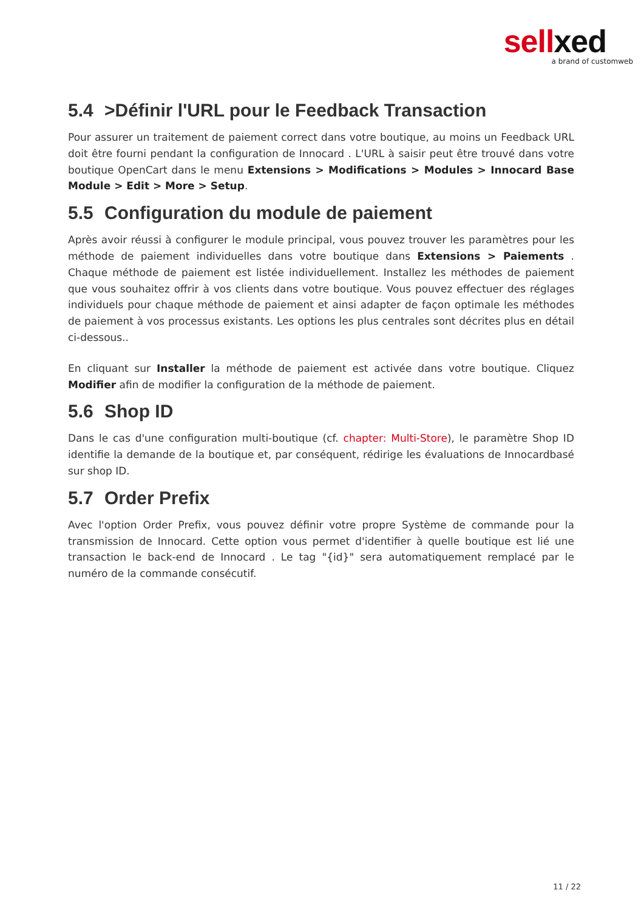sellxed
a brand of customweb
5.4 >Définir l'URL pour le Feedback Transaction
Pour assurer un traitement de paiement correct dans votre boutique, au moins un Feedback URL doit être fourni pendant la configuration de Innocard . L'URL à saisir peut être trouvé dans votre boutique OpenCart dans le menu Extensions > Modifications > Modules > Innocard Base Module > Edit > More > Setup.
5.5 Configuration du module de paiement
Après avoir réussi à configurer le module principal, vous pouvez trouver les paramètres pour les méthode de paiement individuelles dans votre boutique dans Extensions > Paiements . Chaque méthode de paiement est listée individuellement. Installez les méthodes de paiement que vous souhaitez offrir à vos clients dans votre boutique. Vous pouvez effectuer des réglages individuels pour chaque méthode de paiement et ainsi adapter de façon optimale les méthodes de paiement à vos processus existants. Les options les plus centrales sont décrites plus en détail ci-dessous..
En cliquant sur Installer la méthode de paiement est activée dans votre boutique. Cliquez Modifier afin de modifier la configuration de la méthode de paiement.
5.6 Shop ID
Dans le cas d'une configuration multi-boutique (cf. chapter: Multi-Store), le paramètre Shop ID identifie la demande de la boutique et, par conséquent, rédirige les évaluations de Innocardbasé sur shop ID.
5.7 Order Prefix
Avec l'option Order Prefix, vous pouvez définir votre propre Système de commande pour la transmission de Innocard. Cette option vous permet d'identifier à quelle boutique est lié une transaction le back-end de Innocard . Le tag "{id}" sera automatiquement remplacé par le numéro de la commande consécutif.
11 / 22